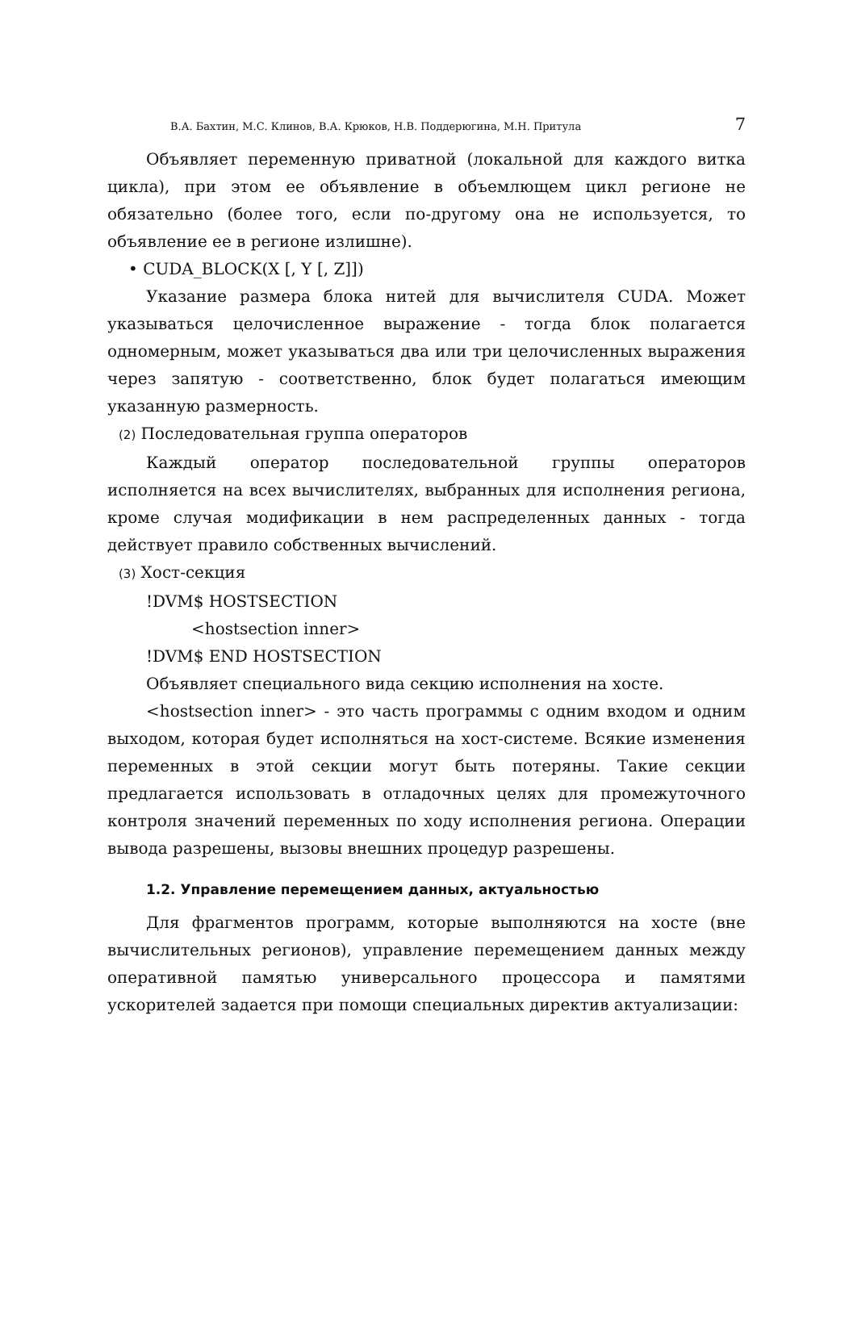В.А. Бахтин, М.С. Клинов, В.А. Крюков, Н.В. Поддерюгина, М.Н. Притула 7
Объявляет переменную приватной (локальной для каждого витка цикла), при этом ее объявление в объемлющем цикл регионе не обязательно (более того, если по-другому она не используется, то объявление ее в регионе излишне).
• CUDA_BLOCK(X [, Y [, Z]])
Указание размера блока нитей для вычислителя CUDA. Может указываться целочисленное выражение - тогда блок полагается одномерным, может указываться два или три целочисленных выражения через запятую - соответственно, блок будет полагаться имеющим указанную размерность.
(2) Последовательная группа операторов
Каждый оператор последовательной группы операторов исполняется на всех вычислителях, выбранных для исполнения региона, кроме случая модификации в нем распределенных данных - тогда действует правило собственных вычислений.
(3) Хост-секция
!DVM$ HOSTSECTION
<hostsection inner>
!DVM$ END HOSTSECTION
Объявляет специального вида секцию исполнения на хосте.
<hostsection inner> - это часть программы с одним входом и одним выходом, которая будет исполняться на хост-системе. Всякие изменения переменных в этой секции могут быть потеряны. Такие секции предлагается использовать в отладочных целях для промежуточного контроля значений переменных по ходу исполнения региона. Операции вывода разрешены, вызовы внешних процедур разрешены.
1.2. Управление перемещением данных, актуальностью
Для фрагментов программ, которые выполняются на хосте (вне вычислительных регионов), управление перемещением данных между оперативной памятью универсального процессора и памятями ускорителей задается при помощи специальных директив актуализации: